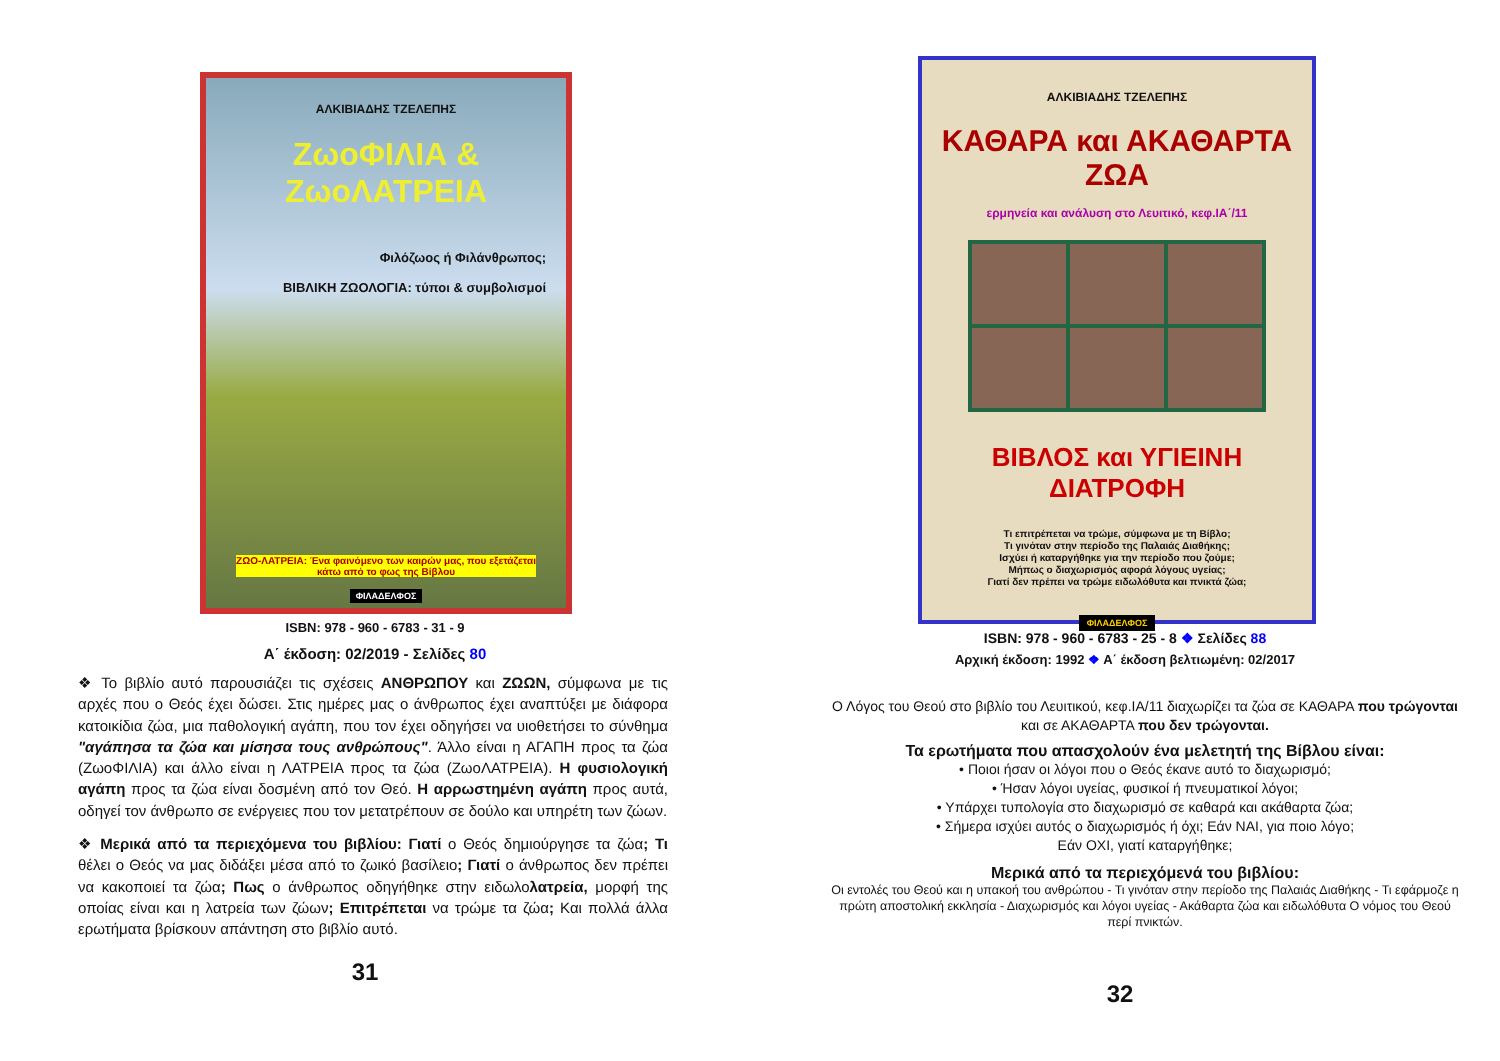ΑΛΚΙΒΙΑΔΗΣ ΤΖΕΛΕΠΗΣ
ΖωοΦΙΛΙΑ & ΖωοΛΑΤΡΕΙΑ
Φιλόζωος ή Φιλάνθρωπος;
ΒΙΒΛΙΚΗ ΖΩΟΛΟΓΙΑ: τύποι & συμβολισμοί
ΖΩΟ-ΛΑΤΡΕΙΑ: Ένα φαινόμενο των καιρών μας, που εξετάζεται κάτω από το φως της Βίβλου
ΦΙΛΑΔΕΛΦΟΣ
ISBN: 978 - 960 - 6783 - 31 - 9
Α΄ έκδοση: 02/2019 - Σελίδες 80
❖ Το βιβλίο αυτό παρουσιάζει τις σχέσεις ΑΝΘΡΩΠΟΥ και ΖΩΩΝ, σύμφωνα με τις αρχές που ο Θεός έχει δώσει. Στις ημέρες μας ο άνθρωπος έχει αναπτύξει με διάφορα κατοικίδια ζώα, μια παθολογική αγάπη, που τον έχει οδηγήσει να υιοθετήσει το σύνθημα "αγάπησα τα ζώα και μίσησα τους ανθρώπους". Άλλο είναι η ΑΓΑΠΗ προς τα ζώα (ΖωοΦΙΛΙΑ) και άλλο είναι η ΛΑΤΡΕΙΑ προς τα ζώα (ΖωοΛΑΤΡΕΙΑ). Η φυσιολογική αγάπη προς τα ζώα είναι δοσμένη από τον Θεό. Η αρρωστημένη αγάπη προς αυτά, οδηγεί τον άνθρωπο σε ενέργειες που τον μετατρέπουν σε δούλο και υπηρέτη των ζώων.
❖ Μερικά από τα περιεχόμενα του βιβλίου: Γιατί ο Θεός δημιούργησε τα ζώα; Τι θέλει ο Θεός να μας διδάξει μέσα από το ζωικό βασίλειο; Γιατί ο άνθρωπος δεν πρέπει να κακοποιεί τα ζώα; Πως ο άνθρωπος οδηγήθηκε στην ειδωλολατρεία, μορφή της οποίας είναι και η λατρεία των ζώων; Επιτρέπεται να τρώμε τα ζώα; Και πολλά άλλα ερωτήματα βρίσκουν απάντηση στο βιβλίο αυτό.
31
ΑΛΚΙΒΙΑΔΗΣ ΤΖΕΛΕΠΗΣ
ΚΑΘΑΡΑ και ΑΚΑΘΑΡΤΑ ΖΩΑ
ερμηνεία και ανάλυση στο Λευιτικό, κεφ.ΙΑ΄/11
ΒΙΒΛΟΣ και ΥΓΙΕΙΝΗ ΔΙΑΤΡΟΦΗ
Τι επιτρέπεται να τρώμε, σύμφωνα με τη Βίβλο;
Τι γινόταν στην περίοδο της Παλαιάς Διαθήκης;
Ισχύει ή καταργήθηκε για την περίοδο που ζούμε;
Μήπως ο διαχωρισμός αφορά λόγους υγείας;
Γιατί δεν πρέπει να τρώμε ειδωλόθυτα και πνικτά ζώα;
ΦΙΛΑΔΕΛΦΟΣ
ISBN: 978 - 960 - 6783 - 25 - 8 ❖ Σελίδες 88
Αρχική έκδοση: 1992 ❖ Α΄ έκδοση βελτιωμένη: 02/2017
Ο Λόγος του Θεού στο βιβλίο του Λευιτικού, κεφ.ΙΑ/11 διαχωρίζει τα ζώα σε ΚΑΘΑΡΑ που τρώγονται και σε ΑΚΑΘΑΡΤΑ που δεν τρώγονται.
Τα ερωτήματα που απασχολούν ένα μελετητή της Βίβλου είναι:
• Ποιοι ήσαν οι λόγοι που ο Θεός έκανε αυτό το διαχωρισμό;
• Ήσαν λόγοι υγείας, φυσικοί ή πνευματικοί λόγοι;
• Υπάρχει τυπολογία στο διαχωρισμό σε καθαρά και ακάθαρτα ζώα;
• Σήμερα ισχύει αυτός ο διαχωρισμός ή όχι; Εάν ΝΑΙ, για ποιο λόγο;
Εάν ΟΧΙ, γιατί καταργήθηκε;
Μερικά από τα περιεχόμενά του βιβλίου:
Οι εντολές του Θεού και η υπακοή του ανθρώπου - Τι γινόταν στην περίοδο της Παλαιάς Διαθήκης - Τι εφάρμοζε η πρώτη αποστολική εκκλησία - Διαχωρισμός και λόγοι υγείας - Ακάθαρτα ζώα και ειδωλόθυτα Ο νόμος του Θεού περί πνικτών.
32